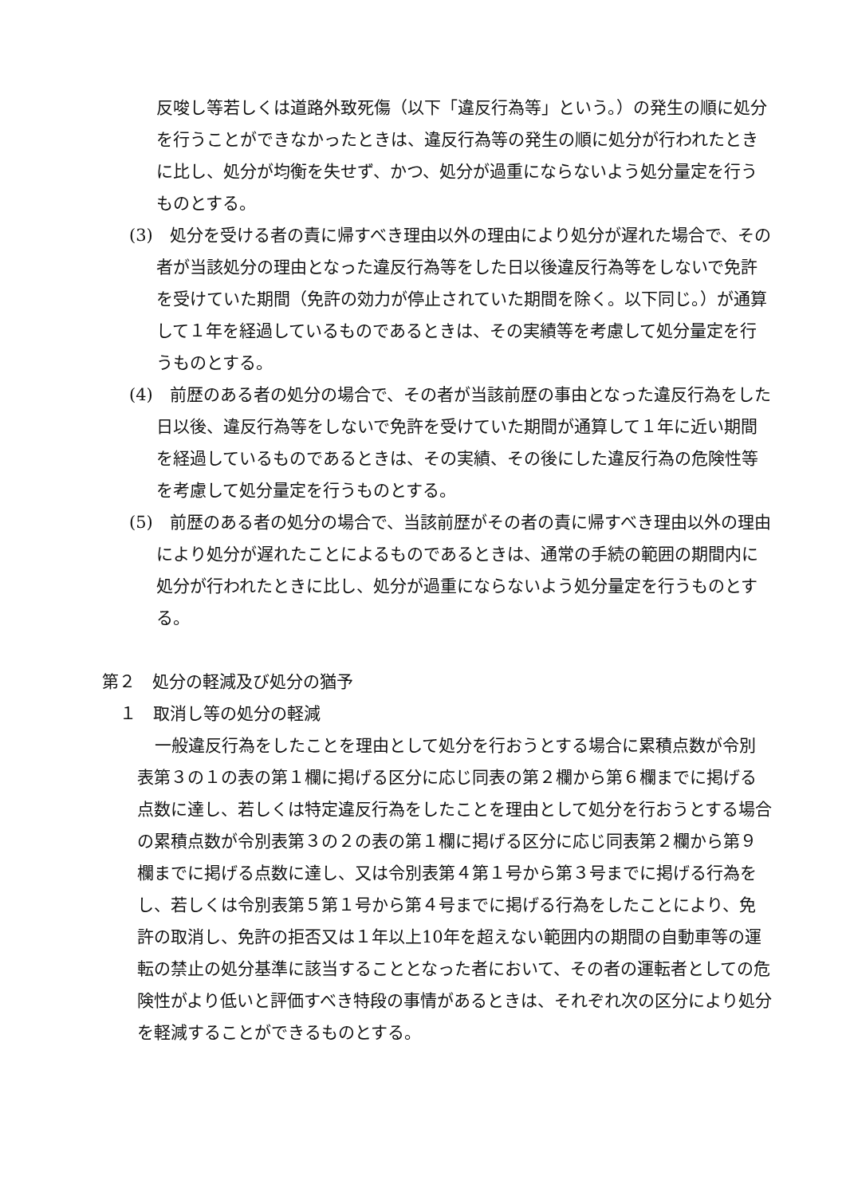反唆し等若しくは道路外致死傷（以下「違反行為等」という。）の発生の順に処分を行うことができなかったときは、違反行為等の発生の順に処分が行われたときに比し、処分が均衡を失せず、かつ、処分が過重にならないよう処分量定を行うものとする。
(3)　処分を受ける者の責に帰すべき理由以外の理由により処分が遅れた場合で、その者が当該処分の理由となった違反行為等をした日以後違反行為等をしないで免許を受けていた期間（免許の効力が停止されていた期間を除く。以下同じ。）が通算して１年を経過しているものであるときは、その実績等を考慮して処分量定を行うものとする。
(4)　前歴のある者の処分の場合で、その者が当該前歴の事由となった違反行為をした日以後、違反行為等をしないで免許を受けていた期間が通算して１年に近い期間を経過しているものであるときは、その実績、その後にした違反行為の危険性等を考慮して処分量定を行うものとする。
(5)　前歴のある者の処分の場合で、当該前歴がその者の責に帰すべき理由以外の理由により処分が遅れたことによるものであるときは、通常の手続の範囲の期間内に処分が行われたときに比し、処分が過重にならないよう処分量定を行うものとする。
第２　処分の軽減及び処分の猶予
１　取消し等の処分の軽減
一般違反行為をしたことを理由として処分を行おうとする場合に累積点数が令別表第３の１の表の第１欄に掲げる区分に応じ同表の第２欄から第６欄までに掲げる点数に達し、若しくは特定違反行為をしたことを理由として処分を行おうとする場合の累積点数が令別表第３の２の表の第１欄に掲げる区分に応じ同表第２欄から第９欄までに掲げる点数に達し、又は令別表第４第１号から第３号までに掲げる行為をし、若しくは令別表第５第１号から第４号までに掲げる行為をしたことにより、免許の取消し、免許の拒否又は１年以上10年を超えない範囲内の期間の自動車等の運転の禁止の処分基準に該当することとなった者において、その者の運転者としての危険性がより低いと評価すべき特段の事情があるときは、それぞれ次の区分により処分を軽減することができるものとする。